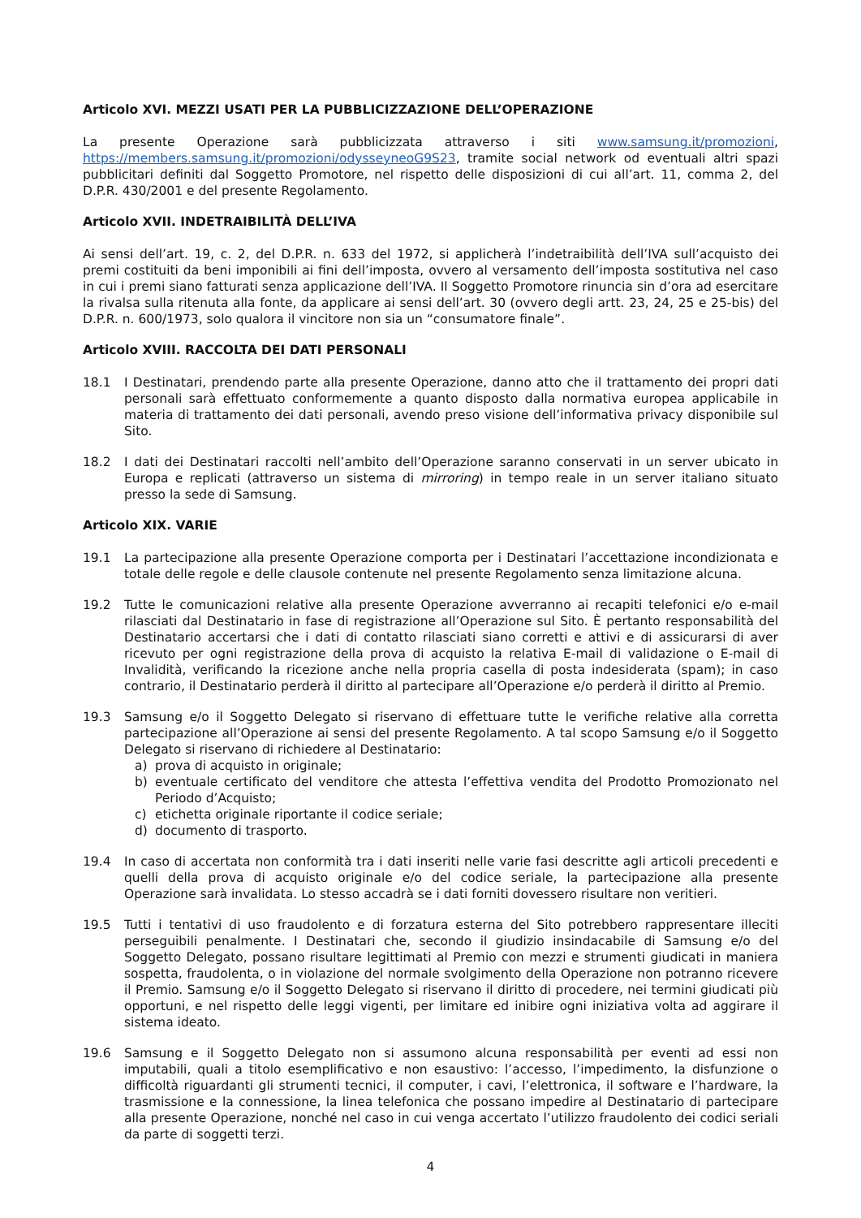Articolo XVI. MEZZI USATI PER LA PUBBLICIZZAZIONE DELL’OPERAZIONE
La presente Operazione sarà pubblicizzata attraverso i siti www.samsung.it/promozioni, https://members.samsung.it/promozioni/odysseyneoG9S23, tramite social network od eventuali altri spazi pubblicitari definiti dal Soggetto Promotore, nel rispetto delle disposizioni di cui all’art. 11, comma 2, del D.P.R. 430/2001 e del presente Regolamento.
Articolo XVII. INDETRAIBILITÀ DELL’IVA
Ai sensi dell’art. 19, c. 2, del D.P.R. n. 633 del 1972, si applicherà l’indetraibilità dell’IVA sull’acquisto dei premi costituiti da beni imponibili ai fini dell’imposta, ovvero al versamento dell’imposta sostitutiva nel caso in cui i premi siano fatturati senza applicazione dell’IVA. Il Soggetto Promotore rinuncia sin d’ora ad esercitare la rivalsa sulla ritenuta alla fonte, da applicare ai sensi dell’art. 30 (ovvero degli artt. 23, 24, 25 e 25-bis) del D.P.R. n. 600/1973, solo qualora il vincitore non sia un “consumatore finale”.
Articolo XVIII. RACCOLTA DEI DATI PERSONALI
18.1 I Destinatari, prendendo parte alla presente Operazione, danno atto che il trattamento dei propri dati personali sarà effettuato conformemente a quanto disposto dalla normativa europea applicabile in materia di trattamento dei dati personali, avendo preso visione dell’informativa privacy disponibile sul Sito.
18.2 I dati dei Destinatari raccolti nell’ambito dell’Operazione saranno conservati in un server ubicato in Europa e replicati (attraverso un sistema di mirroring) in tempo reale in un server italiano situato presso la sede di Samsung.
Articolo XIX. VARIE
19.1 La partecipazione alla presente Operazione comporta per i Destinatari l’accettazione incondizionata e totale delle regole e delle clausole contenute nel presente Regolamento senza limitazione alcuna.
19.2 Tutte le comunicazioni relative alla presente Operazione avverranno ai recapiti telefonici e/o e-mail rilasciati dal Destinatario in fase di registrazione all’Operazione sul Sito. È pertanto responsabilità del Destinatario accertarsi che i dati di contatto rilasciati siano corretti e attivi e di assicurarsi di aver ricevuto per ogni registrazione della prova di acquisto la relativa E-mail di validazione o E-mail di Invalidità, verificando la ricezione anche nella propria casella di posta indesiderata (spam); in caso contrario, il Destinatario perderà il diritto al partecipare all’Operazione e/o perderà il diritto al Premio.
19.3 Samsung e/o il Soggetto Delegato si riservano di effettuare tutte le verifiche relative alla corretta partecipazione all’Operazione ai sensi del presente Regolamento. A tal scopo Samsung e/o il Soggetto Delegato si riservano di richiedere al Destinatario:
a) prova di acquisto in originale;
b) eventuale certificato del venditore che attesta l’effettiva vendita del Prodotto Promozionato nel Periodo d’Acquisto;
c) etichetta originale riportante il codice seriale;
d) documento di trasporto.
19.4 In caso di accertata non conformità tra i dati inseriti nelle varie fasi descritte agli articoli precedenti e quelli della prova di acquisto originale e/o del codice seriale, la partecipazione alla presente Operazione sarà invalidata. Lo stesso accadrà se i dati forniti dovessero risultare non veritieri.
19.5 Tutti i tentativi di uso fraudolento e di forzatura esterna del Sito potrebbero rappresentare illeciti perseguibili penalmente. I Destinatari che, secondo il giudizio insindacabile di Samsung e/o del Soggetto Delegato, possano risultare legittimati al Premio con mezzi e strumenti giudicati in maniera sospetta, fraudolenta, o in violazione del normale svolgimento della Operazione non potranno ricevere il Premio. Samsung e/o il Soggetto Delegato si riservano il diritto di procedere, nei termini giudicati più opportuni, e nel rispetto delle leggi vigenti, per limitare ed inibire ogni iniziativa volta ad aggirare il sistema ideato.
19.6 Samsung e il Soggetto Delegato non si assumono alcuna responsabilità per eventi ad essi non imputabili, quali a titolo esemplificativo e non esaustivo: l’accesso, l’impedimento, la disfunzione o difficoltà riguardanti gli strumenti tecnici, il computer, i cavi, l’elettronica, il software e l’hardware, la trasmissione e la connessione, la linea telefonica che possano impedire al Destinatario di partecipare alla presente Operazione, nonché nel caso in cui venga accertato l’utilizzo fraudolento dei codici seriali da parte di soggetti terzi.
4